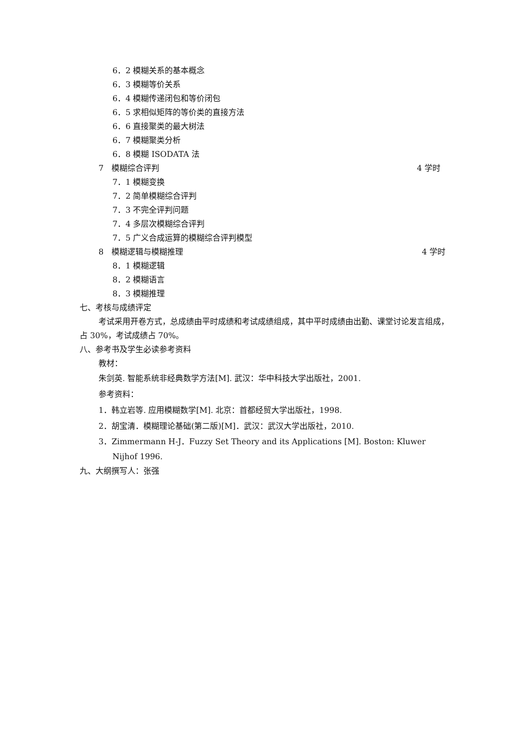6．2 模糊关系的基本概念
6．3 模糊等价关系
6．4 模糊传递闭包和等价闭包
6．5 求相似矩阵的等价类的直接方法
6．6 直接聚类的最大树法
6．7 模糊聚类分析
6．8 模糊 ISODATA 法
7　模糊综合评判 4 学时
7．1 模糊变换
7．2 简单模糊综合评判
7．3 不完全评判问题
7．4 多层次模糊综合评判
7．5 广义合成运算的模糊综合评判模型
8　模糊逻辑与模糊推理 4 学时
8．1 模糊逻辑
8．2 模糊语言
8．3 模糊推理
七、考核与成绩评定
考试采用开卷方式，总成绩由平时成绩和考试成绩组成，其中平时成绩由出勤、课堂讨论发言组成，占 30%，考试成绩占 70%。
八、参考书及学生必读参考资料
教材：
朱剑英. 智能系统非经典数学方法[M]. 武汉：华中科技大学出版社，2001.
参考资料：
1．韩立岩等. 应用模糊数学[M]. 北京：首都经贸大学出版社，1998.
2．胡宝清．模糊理论基础(第二版)[M]．武汉：武汉大学出版社，2010.
3．Zimmermann H-J．Fuzzy Set Theory and its Applications [M]. Boston: Kluwer Nijhof 1996.
九、大纲撰写人：张强